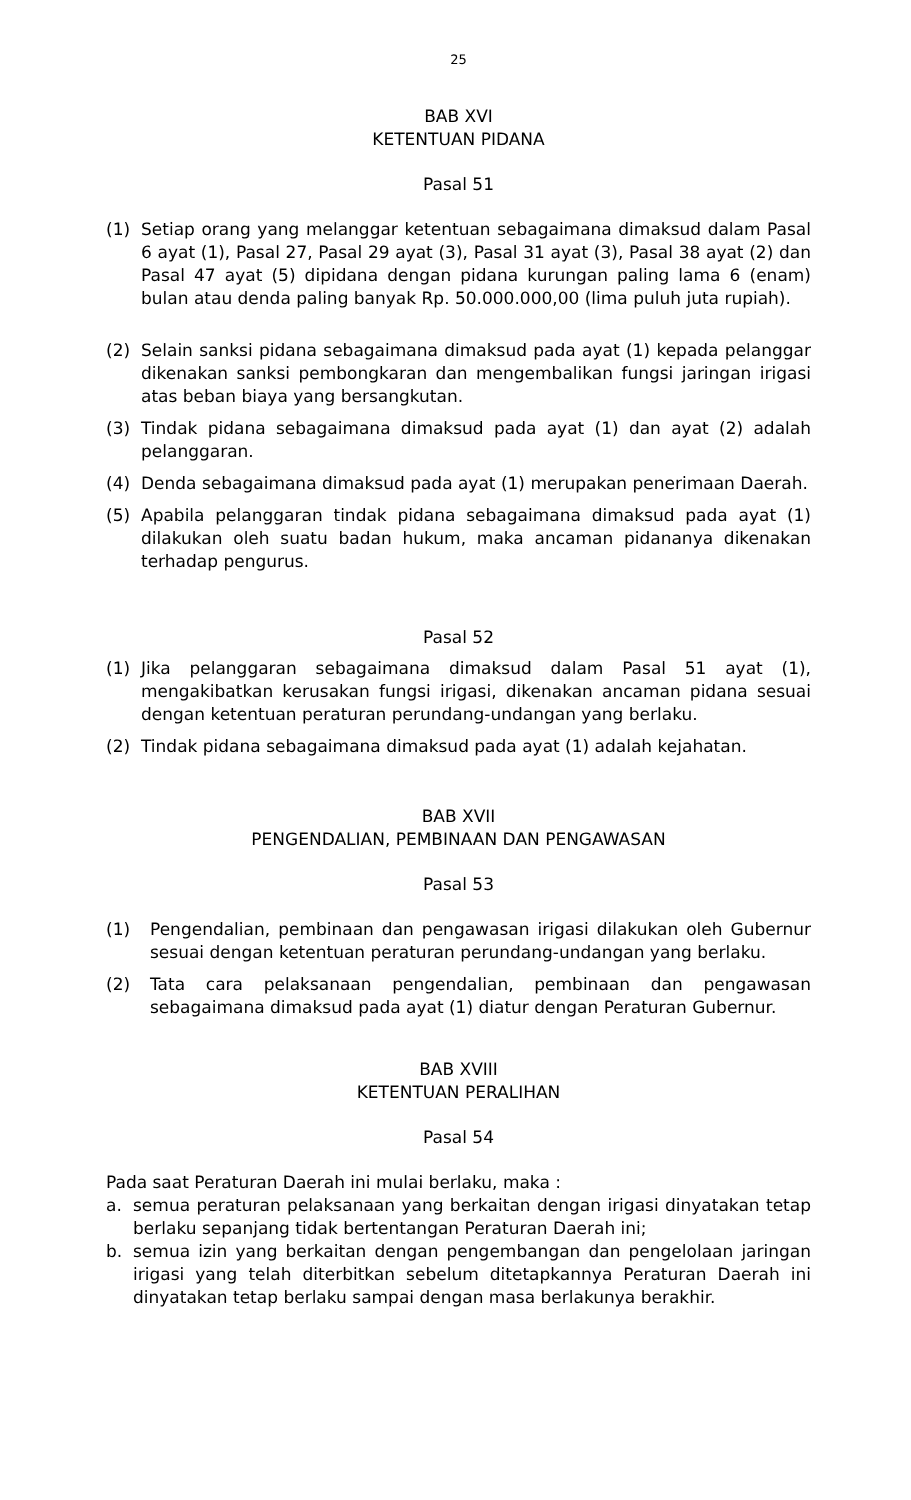25
BAB XVI
KETENTUAN PIDANA
Pasal 51
(1) Setiap orang yang melanggar ketentuan sebagaimana dimaksud dalam Pasal 6 ayat (1), Pasal 27, Pasal 29 ayat (3), Pasal 31 ayat (3), Pasal 38 ayat (2) dan Pasal 47 ayat (5) dipidana dengan pidana kurungan paling lama 6 (enam) bulan atau denda paling banyak Rp. 50.000.000,00 (lima puluh juta rupiah).
(2) Selain sanksi pidana sebagaimana dimaksud pada ayat (1) kepada pelanggar dikenakan sanksi pembongkaran dan mengembalikan fungsi jaringan irigasi atas beban biaya yang bersangkutan.
(3) Tindak pidana sebagaimana dimaksud pada ayat (1) dan ayat (2) adalah pelanggaran.
(4) Denda sebagaimana dimaksud pada ayat (1) merupakan penerimaan Daerah.
(5) Apabila pelanggaran tindak pidana sebagaimana dimaksud pada ayat (1) dilakukan oleh suatu badan hukum, maka ancaman pidananya dikenakan terhadap pengurus.
Pasal 52
(1) Jika pelanggaran sebagaimana dimaksud dalam Pasal 51 ayat (1), mengakibatkan kerusakan fungsi irigasi, dikenakan ancaman pidana sesuai dengan ketentuan peraturan perundang-undangan yang berlaku.
(2) Tindak pidana sebagaimana dimaksud pada ayat (1) adalah kejahatan.
BAB XVII
PENGENDALIAN, PEMBINAAN DAN PENGAWASAN
Pasal 53
(1) Pengendalian, pembinaan dan pengawasan irigasi dilakukan oleh Gubernur sesuai dengan ketentuan peraturan perundang-undangan yang berlaku.
(2) Tata cara pelaksanaan pengendalian, pembinaan dan pengawasan sebagaimana dimaksud pada ayat (1) diatur dengan Peraturan Gubernur.
BAB XVIII
KETENTUAN PERALIHAN
Pasal 54
Pada saat Peraturan Daerah ini mulai berlaku, maka :
a. semua peraturan pelaksanaan yang berkaitan dengan irigasi dinyatakan tetap berlaku sepanjang tidak bertentangan Peraturan Daerah ini;
b. semua izin yang berkaitan dengan pengembangan dan pengelolaan jaringan irigasi yang telah diterbitkan sebelum ditetapkannya Peraturan Daerah ini dinyatakan tetap berlaku sampai dengan masa berlakunya berakhir.